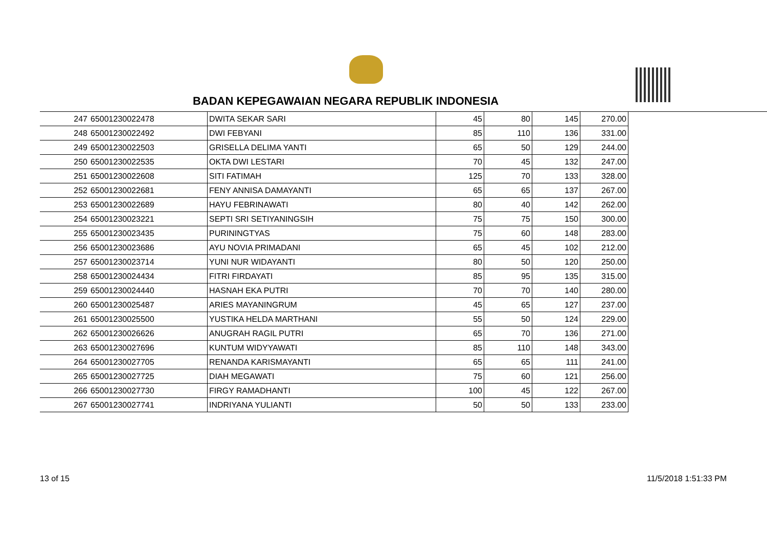BADAN KEPEGAWAIAN NEGARA REPUBLIK INDONESIA
| 247 | 65001230022478 | DWITA SEKAR SARI | 45 | 80 | 145 | 270.00 |
| 248 | 65001230022492 | DWI FEBYANI | 85 | 110 | 136 | 331.00 |
| 249 | 65001230022503 | GRISELLA DELIMA YANTI | 65 | 50 | 129 | 244.00 |
| 250 | 65001230022535 | OKTA DWI LESTARI | 70 | 45 | 132 | 247.00 |
| 251 | 65001230022608 | SITI FATIMAH | 125 | 70 | 133 | 328.00 |
| 252 | 65001230022681 | FENY ANNISA DAMAYANTI | 65 | 65 | 137 | 267.00 |
| 253 | 65001230022689 | HAYU FEBRINAWATI | 80 | 40 | 142 | 262.00 |
| 254 | 65001230023221 | SEPTI SRI SETIYANINGSIH | 75 | 75 | 150 | 300.00 |
| 255 | 65001230023435 | PURININGTYAS | 75 | 60 | 148 | 283.00 |
| 256 | 65001230023686 | AYU NOVIA PRIMADANI | 65 | 45 | 102 | 212.00 |
| 257 | 65001230023714 | YUNI NUR WIDAYANTI | 80 | 50 | 120 | 250.00 |
| 258 | 65001230024434 | FITRI FIRDAYATI | 85 | 95 | 135 | 315.00 |
| 259 | 65001230024440 | HASNAH EKA PUTRI | 70 | 70 | 140 | 280.00 |
| 260 | 65001230025487 | ARIES MAYANINGRUM | 45 | 65 | 127 | 237.00 |
| 261 | 65001230025500 | YUSTIKA HELDA MARTHANI | 55 | 50 | 124 | 229.00 |
| 262 | 65001230026626 | ANUGRAH RAGIL PUTRI | 65 | 70 | 136 | 271.00 |
| 263 | 65001230027696 | KUNTUM WIDYYAWATI | 85 | 110 | 148 | 343.00 |
| 264 | 65001230027705 | RENANDA KARISMAYANTI | 65 | 65 | 111 | 241.00 |
| 265 | 65001230027725 | DIAH MEGAWATI | 75 | 60 | 121 | 256.00 |
| 266 | 65001230027730 | FIRGY RAMADHANTI | 100 | 45 | 122 | 267.00 |
| 267 | 65001230027741 | INDRIYANA YULIANTI | 50 | 50 | 133 | 233.00 |
13 of 15 11/5/2018 1:51:33 PM